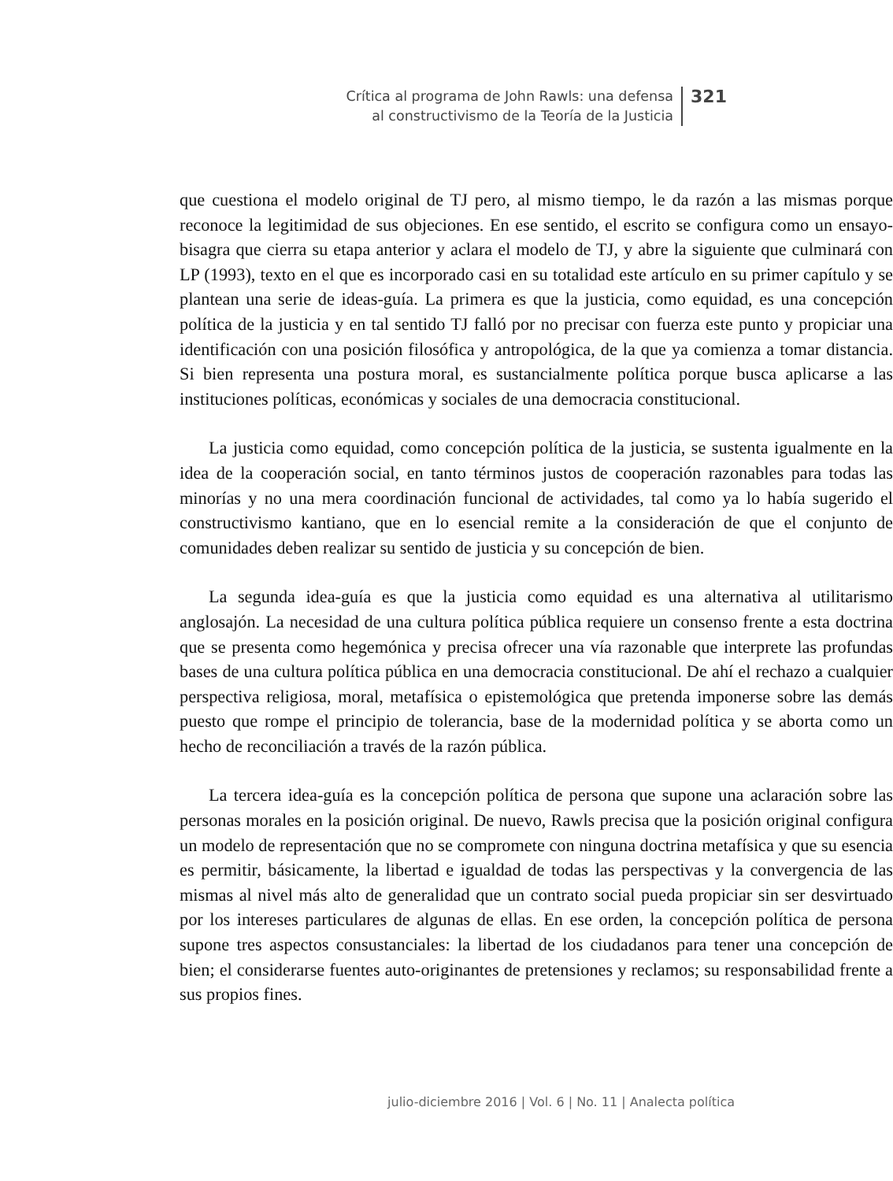Crítica al programa de John Rawls: una defensa
al constructivismo de la Teoría de la Justicia
321
que cuestiona el modelo original de TJ pero, al mismo tiempo, le da razón a las mismas porque reconoce la legitimidad de sus objeciones. En ese sentido, el escrito se configura como un ensayo-bisagra que cierra su etapa anterior y aclara el modelo de TJ, y abre la siguiente que culminará con LP (1993), texto en el que es incorporado casi en su totalidad este artículo en su primer capítulo y se plantean una serie de ideas-guía. La primera es que la justicia, como equidad, es una concepción política de la justicia y en tal sentido TJ falló por no precisar con fuerza este punto y propiciar una identificación con una posición filosófica y antropológica, de la que ya comienza a tomar distancia. Si bien representa una postura moral, es sustancialmente política porque busca aplicarse a las instituciones políticas, económicas y sociales de una democracia constitucional.
La justicia como equidad, como concepción política de la justicia, se sustenta igualmente en la idea de la cooperación social, en tanto términos justos de cooperación razonables para todas las minorías y no una mera coordinación funcional de actividades, tal como ya lo había sugerido el constructivismo kantiano, que en lo esencial remite a la consideración de que el conjunto de comunidades deben realizar su sentido de justicia y su concepción de bien.
La segunda idea-guía es que la justicia como equidad es una alternativa al utilitarismo anglosajón. La necesidad de una cultura política pública requiere un consenso frente a esta doctrina que se presenta como hegemónica y precisa ofrecer una vía razonable que interprete las profundas bases de una cultura política pública en una democracia constitucional. De ahí el rechazo a cualquier perspectiva religiosa, moral, metafísica o epistemológica que pretenda imponerse sobre las demás puesto que rompe el principio de tolerancia, base de la modernidad política y se aborta como un hecho de reconciliación a través de la razón pública.
La tercera idea-guía es la concepción política de persona que supone una aclaración sobre las personas morales en la posición original. De nuevo, Rawls precisa que la posición original configura un modelo de representación que no se compromete con ninguna doctrina metafísica y que su esencia es permitir, básicamente, la libertad e igualdad de todas las perspectivas y la convergencia de las mismas al nivel más alto de generalidad que un contrato social pueda propiciar sin ser desvirtuado por los intereses particulares de algunas de ellas. En ese orden, la concepción política de persona supone tres aspectos consustanciales: la libertad de los ciudadanos para tener una concepción de bien; el considerarse fuentes auto-originantes de pretensiones y reclamos; su responsabilidad frente a sus propios fines.
julio-diciembre 2016 | Vol. 6 | No. 11 | Analecta política